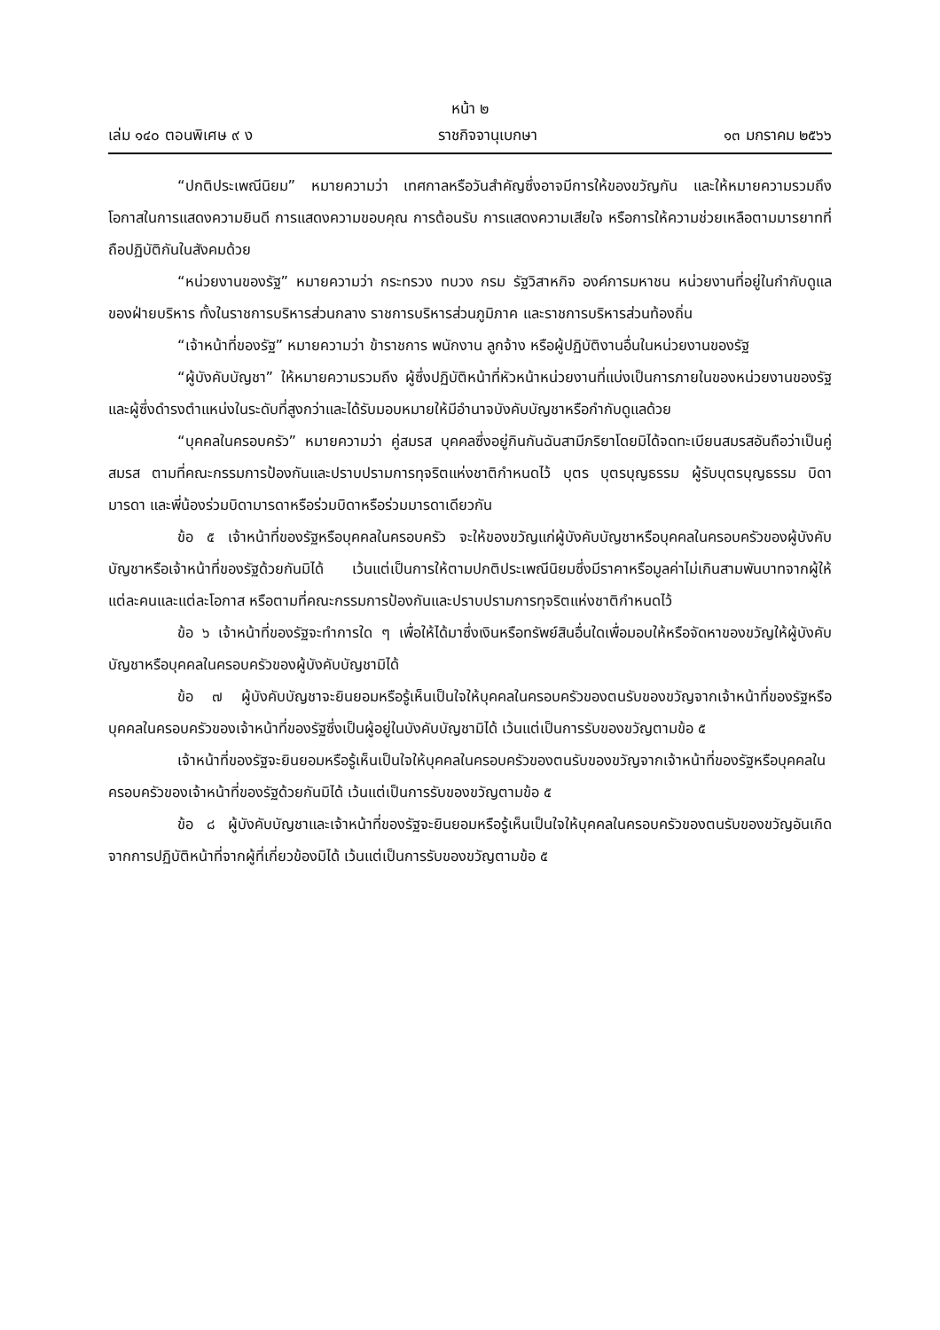หน้า ๒
เล่ม ๑๔๐ ตอนพิเศษ ๙ ง ราชกิจจานุเบกษา ๑๓ มกราคม ๒๕๖๖
“ปกติประเพณีนิยม” หมายความว่า เทศกาลหรือวันสำคัญซึ่งอาจมีการให้ของขวัญกัน และให้หมายความรวมถึงโอกาสในการแสดงความยินดี การแสดงความขอบคุณ การต้อนรับ การแสดงความเสียใจ หรือการให้ความช่วยเหลือตามมารยาทที่ถือปฏิบัติกันในสังคมด้วย
“หน่วยงานของรัฐ” หมายความว่า กระทรวง ทบวง กรม รัฐวิสาหกิจ องค์การมหาชน หน่วยงานที่อยู่ในกำกับดูแลของฝ่ายบริหาร ทั้งในราชการบริหารส่วนกลาง ราชการบริหารส่วนภูมิภาค และราชการบริหารส่วนท้องถิ่น
“เจ้าหน้าที่ของรัฐ” หมายความว่า ข้าราชการ พนักงาน ลูกจ้าง หรือผู้ปฏิบัติงานอื่นในหน่วยงานของรัฐ
“ผู้บังคับบัญชา” ให้หมายความรวมถึง ผู้ซึ่งปฏิบัติหน้าที่หัวหน้าหน่วยงานที่แบ่งเป็นการภายในของหน่วยงานของรัฐและผู้ซึ่งดำรงตำแหน่งในระดับที่สูงกว่าและได้รับมอบหมายให้มีอำนาจบังคับบัญชาหรือกำกับดูแลด้วย
“บุคคลในครอบครัว” หมายความว่า คู่สมรส บุคคลซึ่งอยู่กินกันฉันสามีภริยาโดยมิได้จดทะเบียนสมรสอันถือว่าเป็นคู่สมรส ตามที่คณะกรรมการป้องกันและปราบปรามการทุจริตแห่งชาติกำหนดไว้ บุตร บุตรบุญธรรม ผู้รับบุตรบุญธรรม บิดามารดา และพี่น้องร่วมบิดามารดาหรือร่วมบิดาหรือร่วมมารดาเดียวกัน
ข้อ ๕ เจ้าหน้าที่ของรัฐหรือบุคคลในครอบครัว จะให้ของขวัญแก่ผู้บังคับบัญชาหรือบุคคลในครอบครัวของผู้บังคับบัญชาหรือเจ้าหน้าที่ของรัฐด้วยกันมิได้ เว้นแต่เป็นการให้ตามปกติประเพณีนิยมซึ่งมีราคาหรือมูลค่าไม่เกินสามพันบาทจากผู้ให้แต่ละคนและแต่ละโอกาส หรือตามที่คณะกรรมการป้องกันและปราบปรามการทุจริตแห่งชาติกำหนดไว้
ข้อ ๖ เจ้าหน้าที่ของรัฐจะทำการใด ๆ เพื่อให้ได้มาซึ่งเงินหรือทรัพย์สินอื่นใดเพื่อมอบให้หรือจัดหาของขวัญให้ผู้บังคับบัญชาหรือบุคคลในครอบครัวของผู้บังคับบัญชามิได้
ข้อ ๗ ผู้บังคับบัญชาจะยินยอมหรือรู้เห็นเป็นใจให้บุคคลในครอบครัวของตนรับของขวัญจากเจ้าหน้าที่ของรัฐหรือบุคคลในครอบครัวของเจ้าหน้าที่ของรัฐซึ่งเป็นผู้อยู่ในบังคับบัญชามิได้ เว้นแต่เป็นการรับของขวัญตามข้อ ๕
เจ้าหน้าที่ของรัฐจะยินยอมหรือรู้เห็นเป็นใจให้บุคคลในครอบครัวของตนรับของขวัญจากเจ้าหน้าที่ของรัฐหรือบุคคลในครอบครัวของเจ้าหน้าที่ของรัฐด้วยกันมิได้ เว้นแต่เป็นการรับของขวัญตามข้อ ๕
ข้อ ๘ ผู้บังคับบัญชาและเจ้าหน้าที่ของรัฐจะยินยอมหรือรู้เห็นเป็นใจให้บุคคลในครอบครัวของตนรับของขวัญอันเกิดจากการปฏิบัติหน้าที่จากผู้ที่เกี่ยวข้องมิได้ เว้นแต่เป็นการรับของขวัญตามข้อ ๕